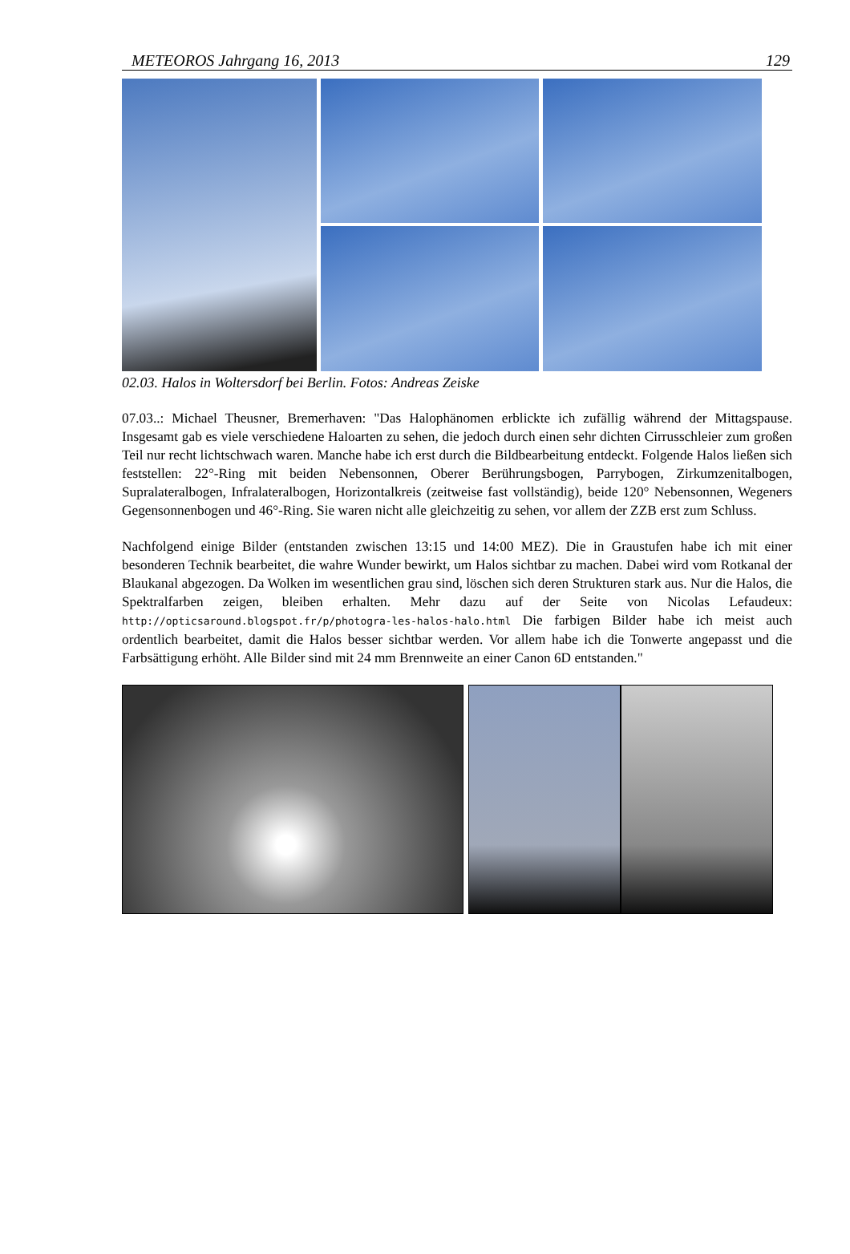METEOROS Jahrgang 16, 2013 129
02.03. Halos in Woltersdorf bei Berlin. Fotos: Andreas Zeiske
07.03..: Michael Theusner, Bremerhaven: "Das Halophänomen erblickte ich zufällig während der Mittagspause. Insgesamt gab es viele verschiedene Haloarten zu sehen, die jedoch durch einen sehr dichten Cirrusschleier zum großen Teil nur recht lichtschwach waren. Manche habe ich erst durch die Bildbearbeitung entdeckt. Folgende Halos ließen sich feststellen: 22°-Ring mit beiden Nebensonnen, Oberer Berührungsbogen, Parrybogen, Zirkumzenitalbogen, Supralateralbogen, Infralateralbogen, Horizontalkreis (zeitweise fast vollständig), beide 120° Nebensonnen, Wegeners Gegensonnenbogen und 46°-Ring. Sie waren nicht alle gleichzeitig zu sehen, vor allem der ZZB erst zum Schluss.
Nachfolgend einige Bilder (entstanden zwischen 13:15 und 14:00 MEZ). Die in Graustufen habe ich mit einer besonderen Technik bearbeitet, die wahre Wunder bewirkt, um Halos sichtbar zu machen. Dabei wird vom Rotkanal der Blaukanal abgezogen. Da Wolken im wesentlichen grau sind, löschen sich deren Strukturen stark aus. Nur die Halos, die Spektralfarben zeigen, bleiben erhalten. Mehr dazu auf der Seite von Nicolas Lefaudeux: http://opticsaround.blogspot.fr/p/photogra-les-halos-halo.html Die farbigen Bilder habe ich meist auch ordentlich bearbeitet, damit die Halos besser sichtbar werden. Vor allem habe ich die Tonwerte angepasst und die Farbsättigung erhöht. Alle Bilder sind mit 24 mm Brennweite an einer Canon 6D entstanden."